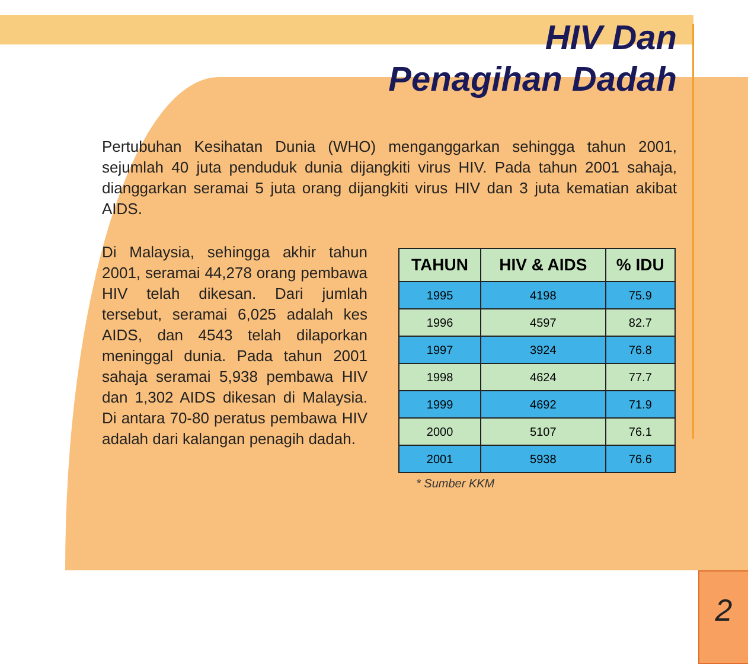HIV Dan
Penagihan Dadah
Pertubuhan Kesihatan Dunia (WHO) menganggarkan sehingga tahun 2001, sejumlah 40 juta penduduk dunia dijangkiti virus HIV. Pada tahun 2001 sahaja, dianggarkan seramai 5 juta orang dijangkiti virus HIV dan 3 juta kematian akibat AIDS.
Di Malaysia, sehingga akhir tahun 2001, seramai 44,278 orang pembawa HIV telah dikesan. Dari jumlah tersebut, seramai 6,025 adalah kes AIDS, dan 4543 telah dilaporkan meninggal dunia. Pada tahun 2001 sahaja seramai 5,938 pembawa HIV dan 1,302 AIDS dikesan di Malaysia. Di antara 70-80 peratus pembawa HIV adalah dari kalangan penagih dadah.
| TAHUN | HIV & AIDS | % IDU |
| --- | --- | --- |
| 1995 | 4198 | 75.9 |
| 1996 | 4597 | 82.7 |
| 1997 | 3924 | 76.8 |
| 1998 | 4624 | 77.7 |
| 1999 | 4692 | 71.9 |
| 2000 | 5107 | 76.1 |
| 2001 | 5938 | 76.6 |
* Sumber KKM
2